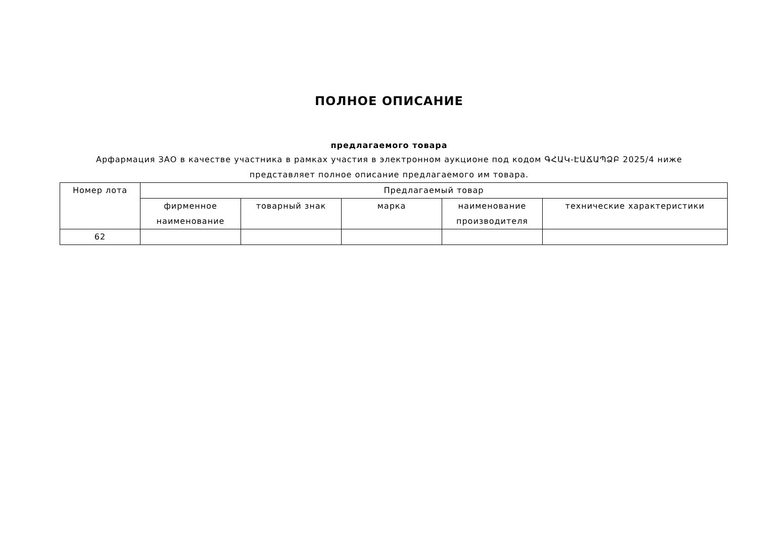ПОЛНОЕ ОПИСАНИЕ
предлагаемого товара
Арфармация ЗАО в качестве участника в рамках участия в электронном аукционе под кодом ԳՀԱԿ-ԷԱՃԱՊՁԲ 2025/4 ниже представляет полное описание предлагаемого им товара.
| Номер лота | Предлагаемый товар | | | | |
| --- | --- | --- | --- | --- | --- |
| | фирменное наименование | товарный знак | марка | наименование производителя | технические характеристики |
| 62 | | | | | |